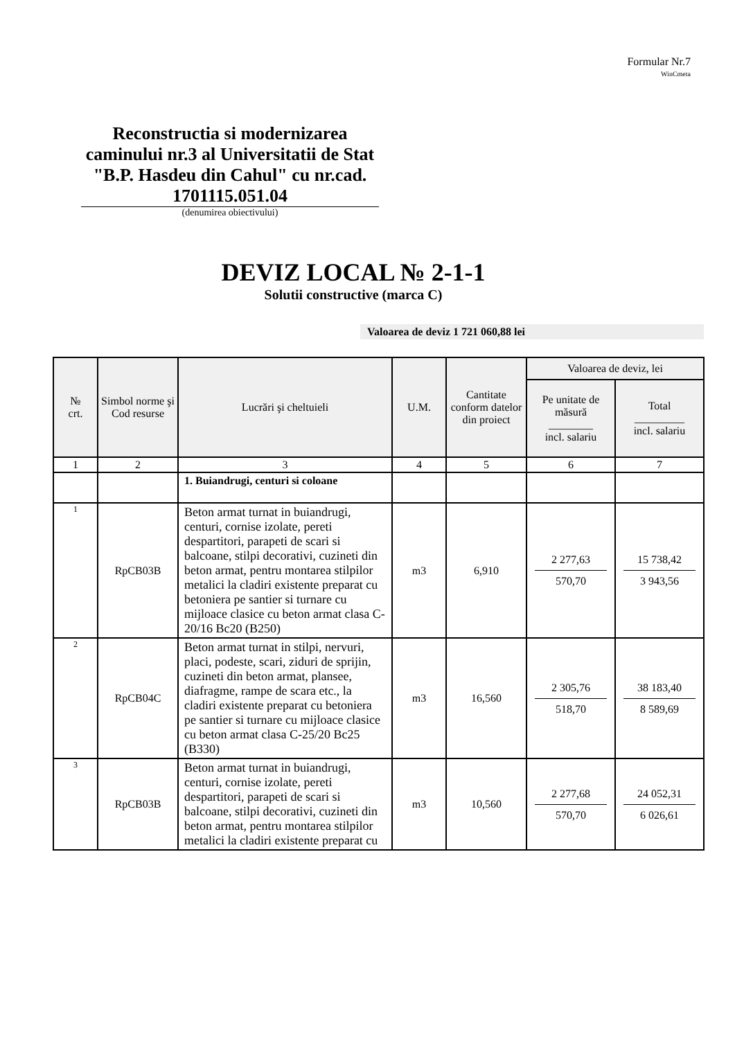Formular Nr.7
WinCmeta
Reconstructia si modernizarea caminului nr.3 al Universitatii de Stat "B.P. Hasdeu din Cahul" cu nr.cad. 1701115.051.04
(denumirea obiectivului)
DEVIZ LOCAL № 2-1-1
Solutii constructive (marca C)
Valoarea de deviz 1 721 060,88 lei
| № crt. | Simbol norme şi Cod resurse | Lucrări şi cheltuieli | U.M. | Cantitate conform datelor din proiect | Valoarea de deviz, lei | |
| --- | --- | --- | --- | --- | --- | --- |
| | | | | | Pe unitate de măsură ________ incl. salariu | Total _________ incl. salariu |
| 1 | 2 | 3 | 4 | 5 | 6 | 7 |
| | | 1. Buiandrugi, centuri si coloane | | | | |
| 1 | RpCB03B | Beton armat turnat in buiandrugi, centuri, cornise izolate, pereti despartitori, parapeti de scari si balcoane, stilpi decorativi, cuzineti din beton armat, pentru montarea stilpilor metalici la cladiri existente preparat cu betoniera pe santier si turnare cu mijloace clasice cu beton armat clasa C-20/16 Bc20 (B250) | m3 | 6,910 | 2 277,63 570,70 | 15 738,42 3 943,56 |
| 2 | RpCB04C | Beton armat turnat in stilpi, nervuri, placi, podeste, scari, ziduri de sprijin, cuzineti din beton armat, plansee, diafragme, rampe de scara etc., la cladiri existente preparat cu betoniera pe santier si turnare cu mijloace clasice cu beton armat clasa C-25/20 Bc25 (B330) | m3 | 16,560 | 2 305,76 518,70 | 38 183,40 8 589,69 |
| 3 | RpCB03B | Beton armat turnat in buiandrugi, centuri, cornise izolate, pereti despartitori, parapeti de scari si balcoane, stilpi decorativi, cuzineti din beton armat, pentru montarea stilpilor metalici la cladiri existente preparat cu | m3 | 10,560 | 2 277,68 570,70 | 24 052,31 6 026,61 |